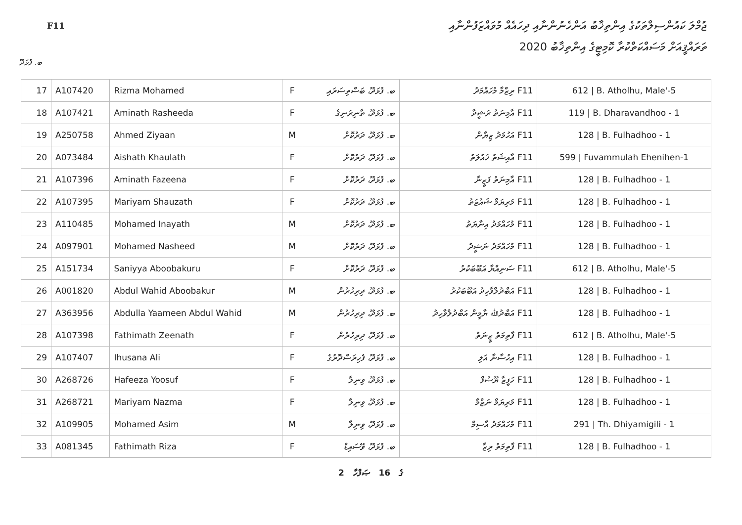F11
ޖުމްލަ ކައުންސިލްތަކުގެ އިންތިޚާބު އަންހެނުންނާއި ދިހައެއް މުވައްޒަފުންނާއި
ތަރައްޤީއަށް މަސައްކަތްކުރާ ކޮމިޓީގެ އިންތިޚާބު 2020
ބ. ފުޅަދޫ
| 17 | A107420 | Rizma Mohamed | F | ބ. ފުޅަދޫ، ބަސްތިސަރައި | F11 ރިޒްމާ މުހައްމަދު | 612 / B. Atholhu, Male'-5 |
| 18 | A107421 | Aminath Rasheeda | F | ބ. ފުޅަދޫ، ތާނިރަނިގެ | F11 އާމިނަތު ރަޝީދާ | 119 / B. Dharavandhoo - 1 |
| 19 | A250758 | Ahmed Ziyaan | M | ބ. ފުޅަދޫ، ދަރުކޮށް | F11 އަހުމަދު ޒިޔާން | 128 / B. Fulhadhoo - 1 |
| 20 | A073484 | Aishath Khaulath | F | ބ. ފުޅަދޫ، ދަރުކޮށް | F11 އާއިޝަތު ޚައުލަތު | 599 / Fuvammulah Ehenihen-1 |
| 21 | A107396 | Aminath Fazeena | F | ބ. ފުޅަދޫ، ދަރުކޮށް | F11 އާމިނަތު ފަޒީނާ | 128 / B. Fulhadhoo - 1 |
| 22 | A107395 | Mariyam Shauzath | F | ބ. ފުޅަދޫ، ދަރުކޮށް | F11 މަރިޔަމް ޝައުޒަތު | 128 / B. Fulhadhoo - 1 |
| 23 | A110485 | Mohamed Inayath | M | ބ. ފުޅަދޫ، ދަރުކޮށް | F11 މުހައްމަދު އިނާޔަތު | 128 / B. Fulhadhoo - 1 |
| 24 | A097901 | Mohamed Nasheed | M | ބ. ފުޅަދޫ، ދަރުކޮށް | F11 މުހައްމަދު ނަޝީދު | 128 / B. Fulhadhoo - 1 |
| 25 | A151734 | Saniyya Aboobakuru | F | ބ. ފުޅަދޫ، ދަރުކޮށް | F11 ސަނިއްޔާ އަބޫބަކުރު | 612 / B. Atholhu, Male'-5 |
| 26 | A001820 | Abdul Wahid Aboobakur | M | ބ. ފުޅަދޫ، ދިރިހުރުން | F11 އަބްދުލްވާހިދު އަބޫބަކުރު | 128 / B. Fulhadhoo - 1 |
| 27 | A363956 | Abdulla Yaameen Abdul Wahid | M | ބ. ފުޅަދޫ، ދިރިހުރުން | F11 އަބްދުﷲ ޔާމީން އަބްދުލްވާހިދު | 128 / B. Fulhadhoo - 1 |
| 28 | A107398 | Fathimath Zeenath | F | ބ. ފުޅަދޫ، ދިރިހުރުން | F11 ފާތިމަތު ޒީނަތު | 612 / B. Atholhu, Male'-5 |
| 29 | A107407 | Ihusana Ali | F | ބ. ފުޅަދޫ، ފެހިރަސްދޮރުގެ | F11 އިހުސާނާ އަލި | 128 / B. Fulhadhoo - 1 |
| 30 | A268726 | Hafeeza Yoosuf | F | ބ. ފުޅަދޫ، ވިނިލާ | F11 ހަފީޒާ ޔޫސުފް | 128 / B. Fulhadhoo - 1 |
| 31 | A268721 | Mariyam Nazma | F | ބ. ފުޅަދޫ، ވިނިލާ | F11 މަރިޔަމް ނަޒްމާ | 128 / B. Fulhadhoo - 1 |
| 32 | A109905 | Mohamed Asim | M | ބ. ފުޅަދޫ، ވިނިލާ | F11 މުހައްމަދު އާސިމް | 291 / Th. Dhiyamigili - 1 |
| 33 | A081345 | Fathimath Riza | F | ބ. ފުޅަދޫ، ވޭސައިޑް | F11 ފާތިމަތު ރިޒާ | 128 / B. Fulhadhoo - 1 |
2 ގެ 16 ޞަފްހާ